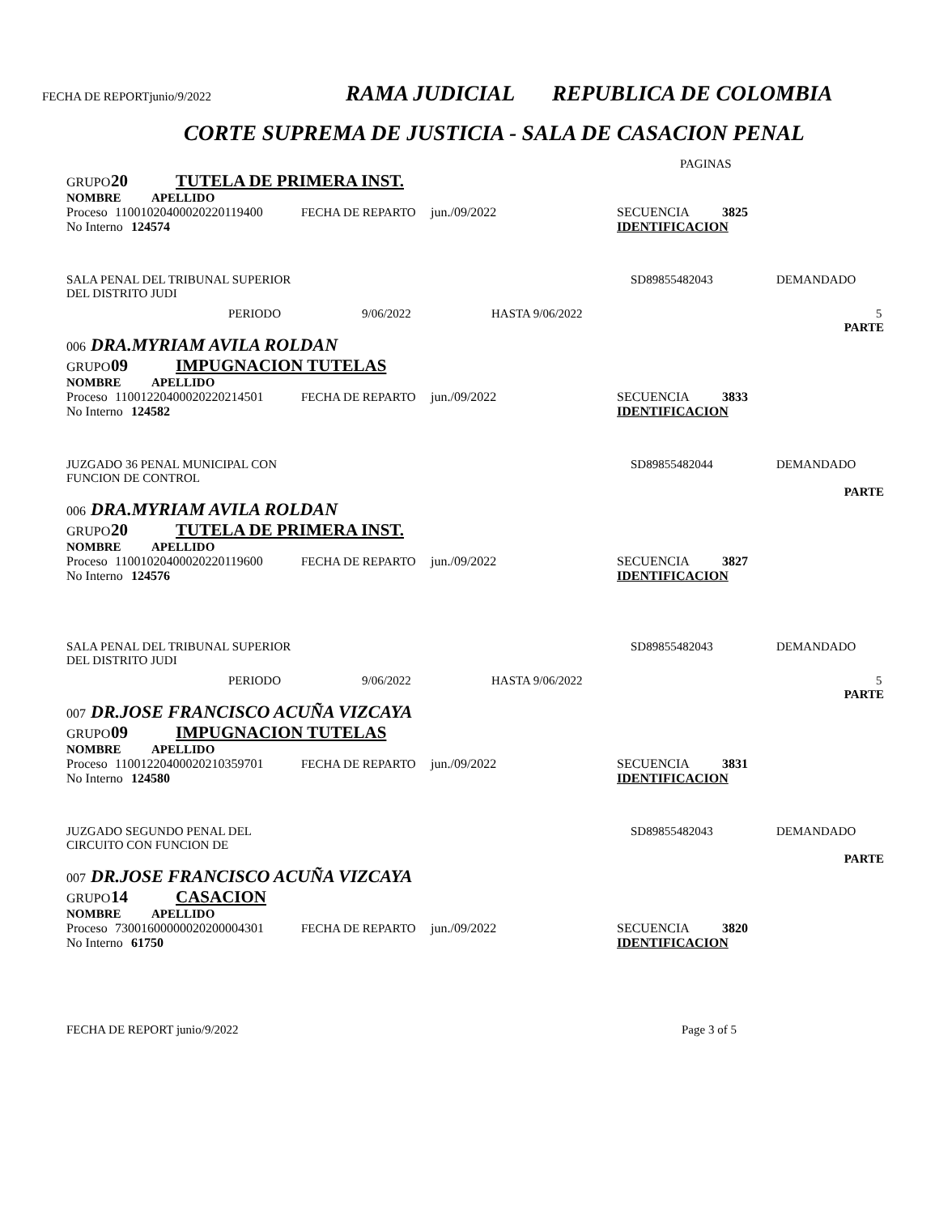FECHA DE REPORTjunio/9/2022 RAMA JUDICIAL REPUBLICA DE COLOMBIA
CORTE SUPREMA DE JUSTICIA - SALA DE CASACION PENAL
PAGINAS
GRUPO 20 TUTELA DE PRIMERA INST.
NOMBRE APELLIDO
Proceso 11001020400020220119400 FECHA DE REPARTO jun./09/2022 SECUENCIA 3825
No Interno 124574 IDENTIFICACION
SALA PENAL DEL TRIBUNAL SUPERIOR SD89855482043 DEMANDADO
DEL DISTRITO JUDI
PERIODO 9/06/2022 HASTA 9/06/2022 5
PARTE
006 DRA.MYRIAM AVILA ROLDAN
GRUPO 09 IMPUGNACION TUTELAS
NOMBRE APELLIDO
Proceso 11001220400020220214501 FECHA DE REPARTO jun./09/2022 SECUENCIA 3833
No Interno 124582 IDENTIFICACION
JUZGADO 36 PENAL MUNICIPAL CON SD89855482044 DEMANDADO
FUNCION DE CONTROL
PARTE
006 DRA.MYRIAM AVILA ROLDAN
GRUPO 20 TUTELA DE PRIMERA INST.
NOMBRE APELLIDO
Proceso 11001020400020220119600 FECHA DE REPARTO jun./09/2022 SECUENCIA 3827
No Interno 124576 IDENTIFICACION
SALA PENAL DEL TRIBUNAL SUPERIOR SD89855482043 DEMANDADO
DEL DISTRITO JUDI
PERIODO 9/06/2022 HASTA 9/06/2022 5
PARTE
007 DR.JOSE FRANCISCO ACUÑA VIZCAYA
GRUPO 09 IMPUGNACION TUTELAS
NOMBRE APELLIDO
Proceso 11001220400020210359701 FECHA DE REPARTO jun./09/2022 SECUENCIA 3831
No Interno 124580 IDENTIFICACION
JUZGADO SEGUNDO PENAL DEL SD89855482043 DEMANDADO
CIRCUITO CON FUNCION DE
PARTE
007 DR.JOSE FRANCISCO ACUÑA VIZCAYA
GRUPO 14 CASACION
NOMBRE APELLIDO
Proceso 73001600000020200004301 FECHA DE REPARTO jun./09/2022 SECUENCIA 3820
No Interno 61750 IDENTIFICACION
FECHA DE REPORT junio/9/2022 Page 3 of 5